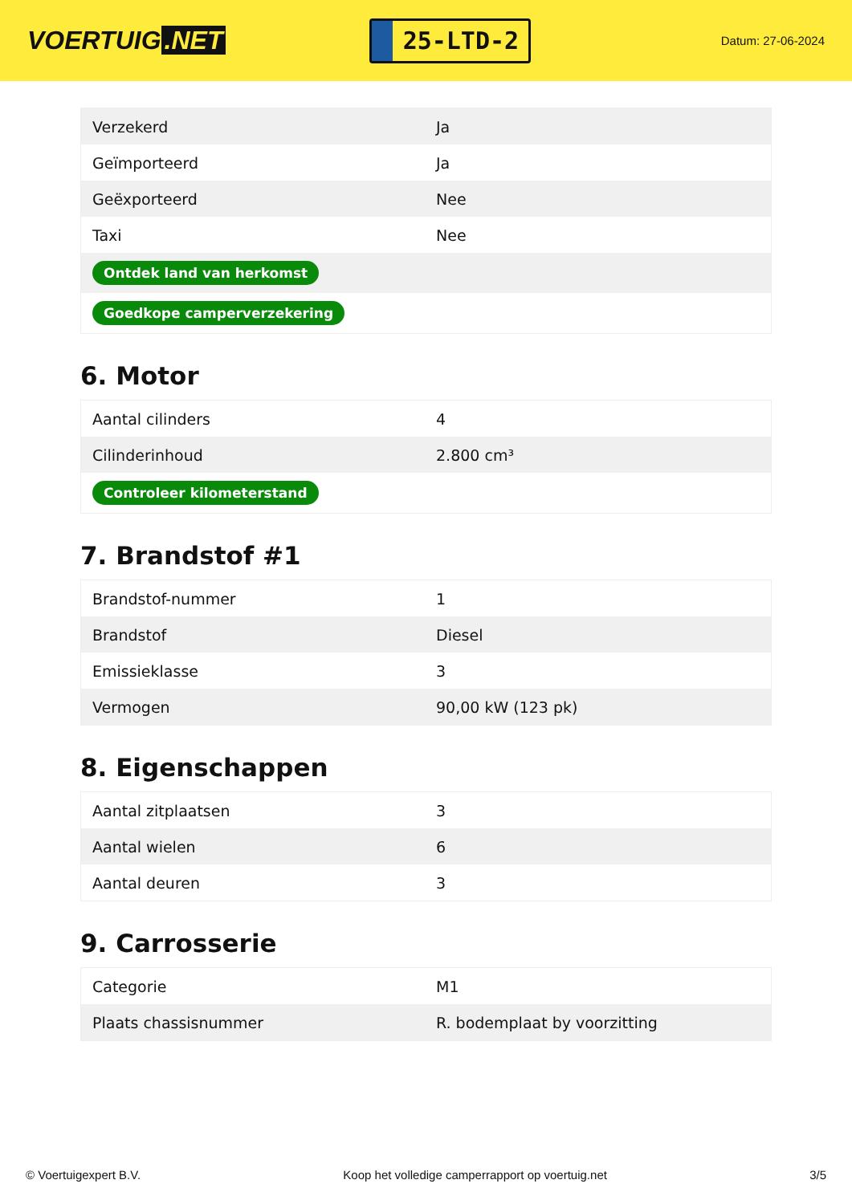VOERTUIG.NET
25-LTD-2
Datum: 27-06-2024
| Verzekerd | Ja |
| Geïmporteerd | Ja |
| Geëxporteerd | Nee |
| Taxi | Nee |
| Ontdek land van herkomst | |
| Goedkope camperverzekering | |
6. Motor
| Aantal cilinders | 4 |
| Cilinderinhoud | 2.800 cm³ |
| Controleer kilometerstand | |
7. Brandstof #1
| Brandstof-nummer | 1 |
| Brandstof | Diesel |
| Emissieklasse | 3 |
| Vermogen | 90,00 kW (123 pk) |
8. Eigenschappen
| Aantal zitplaatsen | 3 |
| Aantal wielen | 6 |
| Aantal deuren | 3 |
9. Carrosserie
| Categorie | M1 |
| Plaats chassisnummer | R. bodemplaat by voorzitting |
© Voertuigexpert B.V. Koop het volledige camperrapport op voertuig.net 3/5